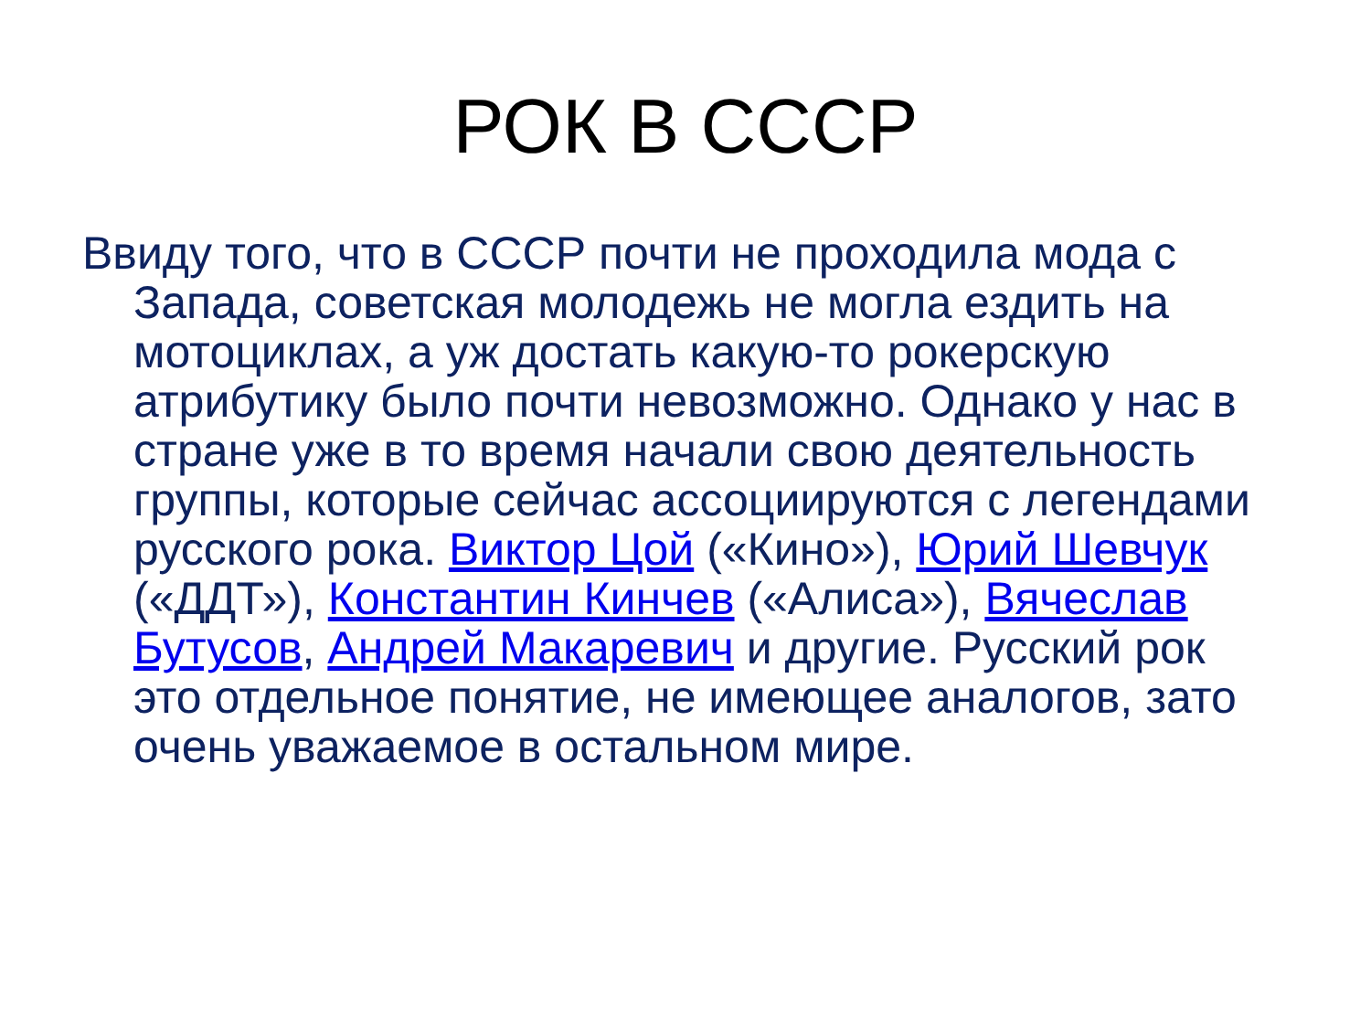РОК В СССР
Ввиду того, что в СССР почти не проходила мода с Запада, советская молодежь не могла ездить на мотоциклах, а уж достать какую-то рокерскую атрибутику было почти невозможно. Однако у нас в стране уже в то время начали свою деятельность группы, которые сейчас ассоциируются с легендами русского рока. Виктор Цой («Кино»), Юрий Шевчук («ДДТ»), Константин Кинчев («Алиса»), Вячеслав Бутусов, Андрей Макаревич и другие. Русский рок это отдельное понятие, не имеющее аналогов, зато очень уважаемое в остальном мире.